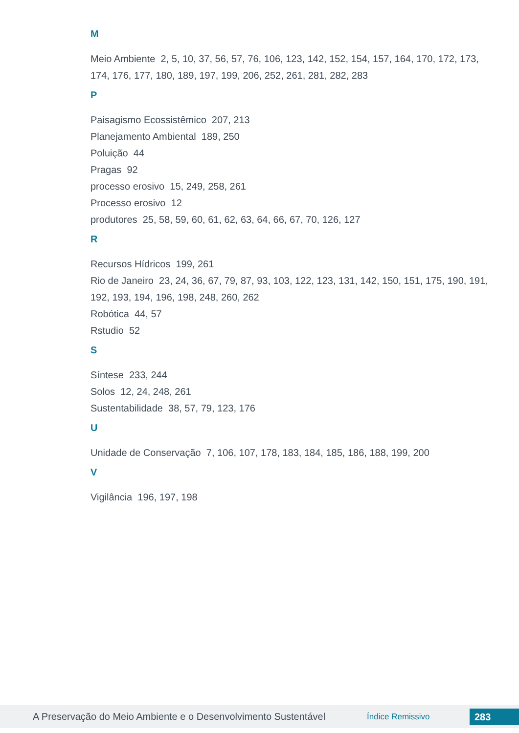M
Meio Ambiente 2, 5, 10, 37, 56, 57, 76, 106, 123, 142, 152, 154, 157, 164, 170, 172, 173, 174, 176, 177, 180, 189, 197, 199, 206, 252, 261, 281, 282, 283
P
Paisagismo Ecossistêmico 207, 213
Planejamento Ambiental 189, 250
Poluição 44
Pragas 92
processo erosivo 15, 249, 258, 261
Processo erosivo 12
produtores 25, 58, 59, 60, 61, 62, 63, 64, 66, 67, 70, 126, 127
R
Recursos Hídricos 199, 261
Rio de Janeiro 23, 24, 36, 67, 79, 87, 93, 103, 122, 123, 131, 142, 150, 151, 175, 190, 191, 192, 193, 194, 196, 198, 248, 260, 262
Robótica 44, 57
Rstudio 52
S
Síntese 233, 244
Solos 12, 24, 248, 261
Sustentabilidade 38, 57, 79, 123, 176
U
Unidade de Conservação 7, 106, 107, 178, 183, 184, 185, 186, 188, 199, 200
V
Vigilância 196, 197, 198
A Preservação do Meio Ambiente e o Desenvolvimento Sustentável Índice Remissivo 283